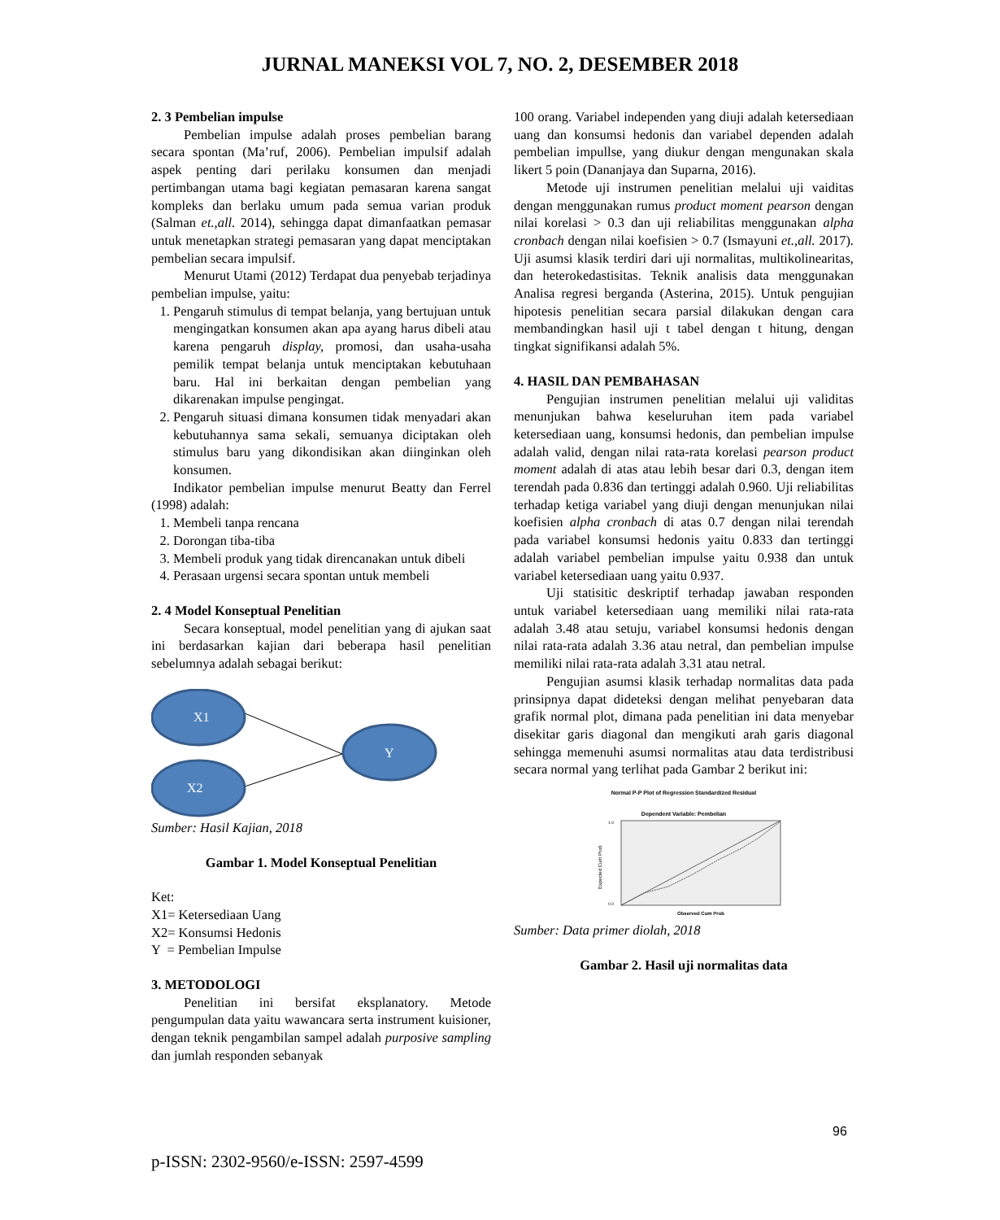JURNAL MANEKSI VOL 7, NO. 2, DESEMBER 2018
2. 3 Pembelian impulse
Pembelian impulse adalah proses pembelian barang secara spontan (Ma’ruf, 2006). Pembelian impulsif adalah aspek penting dari perilaku konsumen dan menjadi pertimbangan utama bagi kegiatan pemasaran karena sangat kompleks dan berlaku umum pada semua varian produk (Salman et.,all. 2014), sehingga dapat dimanfaatkan pemasar untuk menetapkan strategi pemasaran yang dapat menciptakan pembelian secara impulsif.
Menurut Utami (2012) Terdapat dua penyebab terjadinya pembelian impulse, yaitu:
1. Pengaruh stimulus di tempat belanja, yang bertujuan untuk mengingatkan konsumen akan apa ayang harus dibeli atau karena pengaruh display, promosi, dan usaha-usaha pemilik tempat belanja untuk menciptakan kebutuhaan baru. Hal ini berkaitan dengan pembelian yang dikarenakan impulse pengingat.
2. Pengaruh situasi dimana konsumen tidak menyadari akan kebutuhannya sama sekali, semuanya diciptakan oleh stimulus baru yang dikondisikan akan diinginkan oleh konsumen.
Indikator pembelian impulse menurut Beatty dan Ferrel (1998) adalah:
1. Membeli tanpa rencana
2. Dorongan tiba-tiba
3. Membeli produk yang tidak direncanakan untuk dibeli
4. Perasaan urgensi secara spontan untuk membeli
2. 4 Model Konseptual Penelitian
Secara konseptual, model penelitian yang di ajukan saat ini berdasarkan kajian dari beberapa hasil penelitian sebelumnya adalah sebagai berikut:
X1
X2
Y
Sumber: Hasil Kajian, 2018
Gambar 1. Model Konseptual Penelitian
Ket:
X1= Ketersediaan Uang
X2= Konsumsi Hedonis
Y = Pembelian Impulse
3. METODOLOGI
Penelitian ini bersifat eksplanatory. Metode pengumpulan data yaitu wawancara serta instrument kuisioner, dengan teknik pengambilan sampel adalah purposive sampling dan jumlah responden sebanyak
100 orang. Variabel independen yang diuji adalah ketersediaan uang dan konsumsi hedonis dan variabel dependen adalah pembelian impullse, yang diukur dengan mengunakan skala likert 5 poin (Dananjaya dan Suparna, 2016).
Metode uji instrumen penelitian melalui uji vaiditas dengan menggunakan rumus product moment pearson dengan nilai korelasi > 0.3 dan uji reliabilitas menggunakan alpha cronbach dengan nilai koefisien > 0.7 (Ismayuni et.,all. 2017). Uji asumsi klasik terdiri dari uji normalitas, multikolinearitas, dan heterokedastisitas. Teknik analisis data menggunakan Analisa regresi berganda (Asterina, 2015). Untuk pengujian hipotesis penelitian secara parsial dilakukan dengan cara membandingkan hasil uji t tabel dengan t hitung, dengan tingkat signifikansi adalah 5%.
4. HASIL DAN PEMBAHASAN
Pengujian instrumen penelitian melalui uji validitas menunjukan bahwa keseluruhan item pada variabel ketersediaan uang, konsumsi hedonis, dan pembelian impulse adalah valid, dengan nilai rata-rata korelasi pearson product moment adalah di atas atau lebih besar dari 0.3, dengan item terendah pada 0.836 dan tertinggi adalah 0.960. Uji reliabilitas terhadap ketiga variabel yang diuji dengan menunjukan nilai koefisien alpha cronbach di atas 0.7 dengan nilai terendah pada variabel konsumsi hedonis yaitu 0.833 dan tertinggi adalah variabel pembelian impulse yaitu 0.938 dan untuk variabel ketersediaan uang yaitu 0.937.
Uji statisitic deskriptif terhadap jawaban responden untuk variabel ketersediaan uang memiliki nilai rata-rata adalah 3.48 atau setuju, variabel konsumsi hedonis dengan nilai rata-rata adalah 3.36 atau netral, dan pembelian impulse memiliki nilai rata-rata adalah 3.31 atau netral.
Pengujian asumsi klasik terhadap normalitas data pada prinsipnya dapat dideteksi dengan melihat penyebaran data grafik normal plot, dimana pada penelitian ini data menyebar disekitar garis diagonal dan mengikuti arah garis diagonal sehingga memenuhi asumsi normalitas atau data terdistribusi secara normal yang terlihat pada Gambar 2 berikut ini:
Normal P-P Plot of Regression Standardized Residual
Dependent Variable: Pembelian
1.0
0.0
Expected Cum Prob
Observed Cum Prob
Sumber: Data primer diolah, 2018
Gambar 2. Hasil uji normalitas data
96
p-ISSN: 2302-9560/e-ISSN: 2597-4599